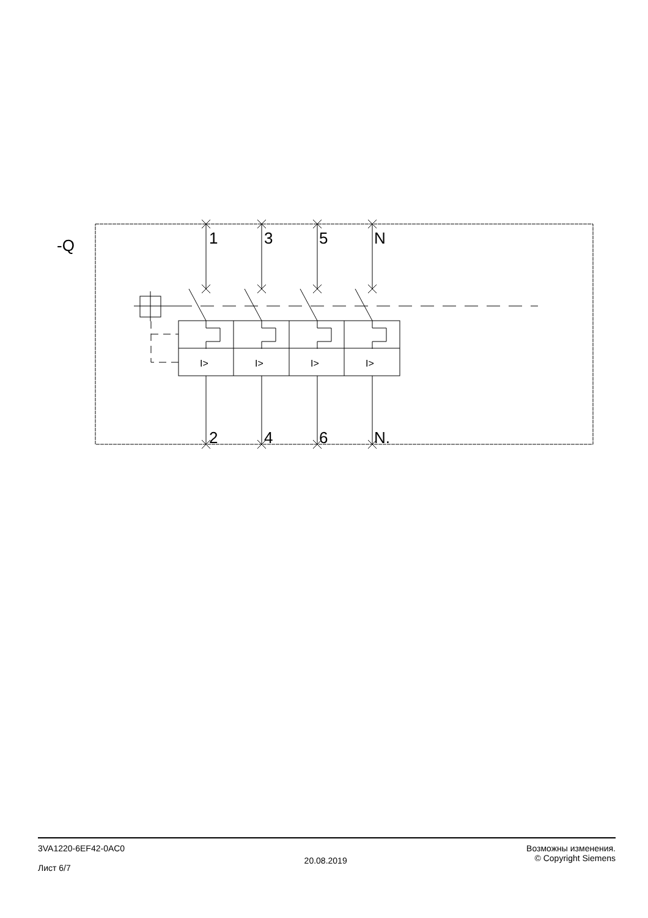-Q
1
3
5
N
2
4
6
N.
I>
I>
I>
I>
3VA1220-6EF42-0AC0
Лист 6/7
20.08.2019
Возможны изменения.
© Copyright Siemens